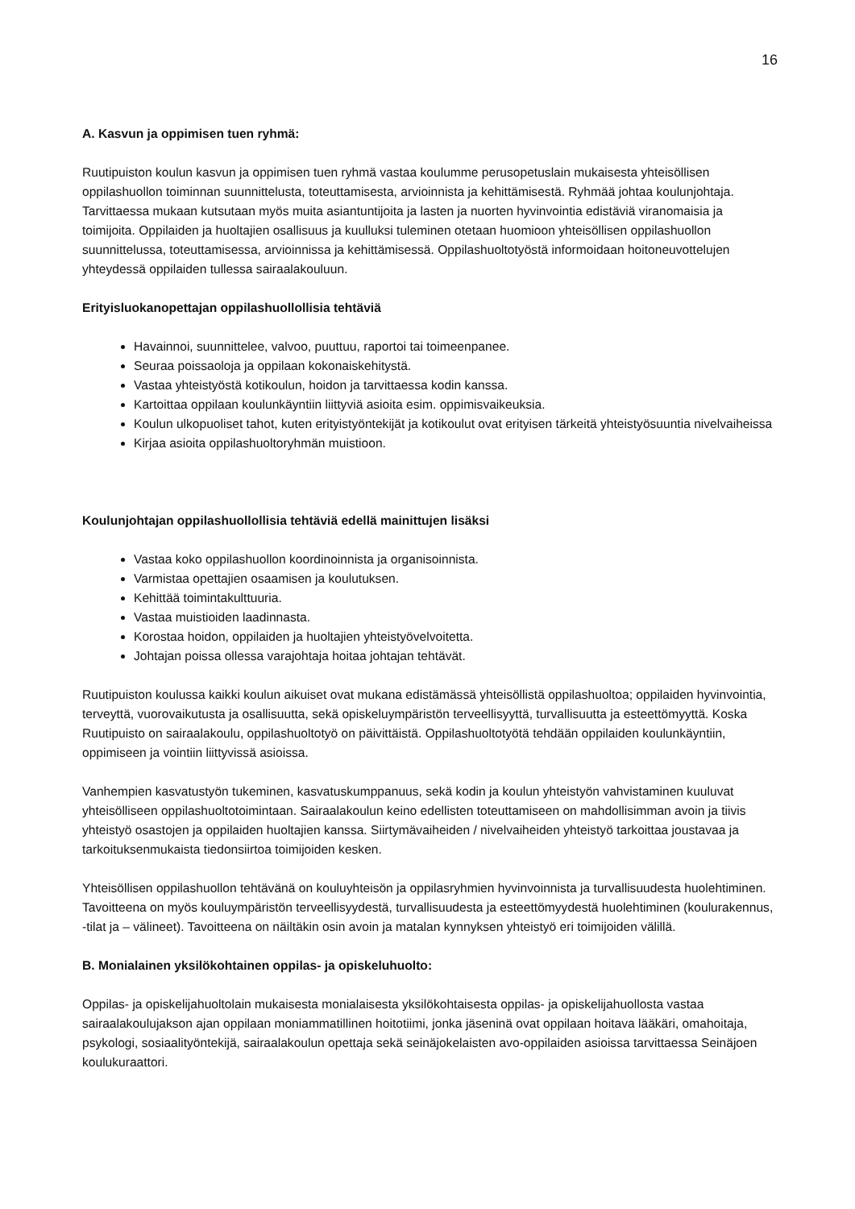16
A. Kasvun ja oppimisen tuen ryhmä:
Ruutipuiston koulun kasvun ja oppimisen tuen ryhmä vastaa koulumme perusopetuslain mukaisesta yhteisöllisen oppilashuollon toiminnan suunnittelusta, toteuttamisesta, arvioinnista ja kehittämisestä. Ryhmää johtaa koulunjohtaja. Tarvittaessa mukaan kutsutaan myös muita asiantuntijoita ja lasten ja nuorten hyvinvointia edistäviä viranomaisia ja toimijoita. Oppilaiden ja huoltajien osallisuus ja kuulluksi tuleminen otetaan huomioon yhteisöllisen oppilashuollon suunnittelussa, toteuttamisessa, arvioinnissa ja kehittämisessä. Oppilashuoltotyöstä informoidaan hoitoneuvottelujen yhteydessä oppilaiden tullessa sairaalakouluun.
Erityisluokanopettajan oppilashuollollisia tehtäviä
Havainnoi, suunnittelee, valvoo, puuttuu, raportoi tai toimeenpanee.
Seuraa poissaoloja ja oppilaan kokonaiskehitystä.
Vastaa yhteistyöstä kotikoulun, hoidon ja tarvittaessa kodin kanssa.
Kartoittaa oppilaan koulunkäyntiin liittyviä asioita esim. oppimisvaikeuksia.
Koulun ulkopuoliset tahot, kuten erityistyöntekijät ja kotikoulut ovat erityisen tärkeitä yhteistyösuuntia nivelvaiheissa
Kirjaa asioita oppilashuoltoryhmän muistioon.
Koulunjohtajan oppilashuollollisia tehtäviä edellä mainittujen lisäksi
Vastaa koko oppilashuollon koordinoinnista ja organisoinnista.
Varmistaa opettajien osaamisen ja koulutuksen.
Kehittää toimintakulttuuria.
Vastaa muistioiden laadinnasta.
Korostaa hoidon, oppilaiden ja huoltajien yhteistyövelvoitetta.
Johtajan poissa ollessa varajohtaja hoitaa johtajan tehtävät.
Ruutipuiston koulussa kaikki koulun aikuiset ovat mukana edistämässä yhteisöllistä oppilashuoltoa; oppilaiden hyvinvointia, terveyttä, vuorovaikutusta ja osallisuutta, sekä opiskeluympäristön terveellisyyttä, turvallisuutta ja esteettömyyttä. Koska Ruutipuisto on sairaalakoulu, oppilashuoltotyö on päivittäistä. Oppilashuoltotyötä tehdään oppilaiden koulunkäyntiin, oppimiseen ja vointiin liittyvissä asioissa.
Vanhempien kasvatustyön tukeminen, kasvatuskumppanuus, sekä kodin ja koulun yhteistyön vahvistaminen kuuluvat yhteisölliseen oppilashuoltotoimintaan. Sairaalakoulun keino edellisten toteuttamiseen on mahdollisimman avoin ja tiivis yhteistyö osastojen ja oppilaiden huoltajien kanssa. Siirtymävaiheiden / nivelvaiheiden yhteistyö tarkoittaa joustavaa ja tarkoituksenmukaista tiedonsiirtoa toimijoiden kesken.
Yhteisöllisen oppilashuollon tehtävänä on kouluyhteisön ja oppilasryhmien hyvinvoinnista ja turvallisuudesta huolehtiminen. Tavoitteena on myös kouluympäristön terveellisyydestä, turvallisuudesta ja esteettömyydestä huolehtiminen (koulurakennus, -tilat ja – välineet). Tavoitteena on näiltäkin osin avoin ja matalan kynnyksen yhteistyö eri toimijoiden välillä.
B. Monialainen yksilökohtainen oppilas- ja opiskeluhuolto:
Oppilas- ja opiskelijahuoltolain mukaisesta monialaisesta yksilökohtaisesta oppilas- ja opiskelijahuollosta vastaa sairaalakoulujakson ajan oppilaan moniammatillinen hoitotiimi, jonka jäseninä ovat oppilaan hoitava lääkäri, omahoitaja, psykologi, sosiaalityöntekijä, sairaalakoulun opettaja sekä seinäjokelaisten avo-oppilaiden asioissa tarvittaessa Seinäjoen koulukuraattori.